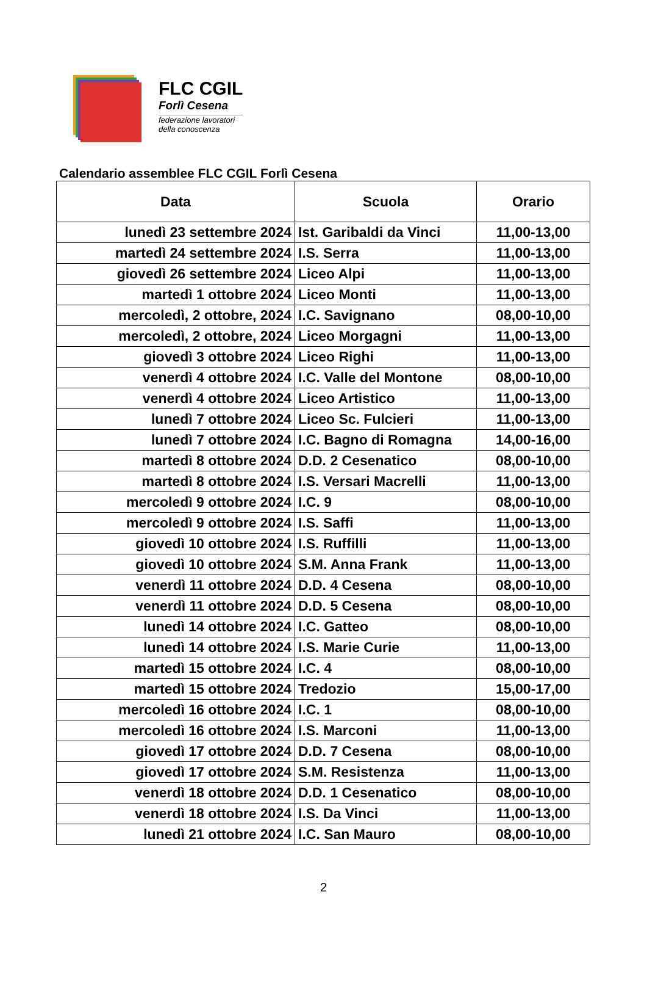FLC CGIL
Forlì Cesena
federazione lavoratori
della conoscenza
Calendario assemblee FLC CGIL Forlì Cesena
| Data | Scuola | Orario |
| --- | --- | --- |
| lunedì 23 settembre 2024 | Ist. Garibaldi da Vinci | 11,00-13,00 |
| martedì 24 settembre 2024 | I.S. Serra | 11,00-13,00 |
| giovedì 26 settembre 2024 | Liceo Alpi | 11,00-13,00 |
| martedì 1 ottobre 2024 | Liceo Monti | 11,00-13,00 |
| mercoledì, 2 ottobre, 2024 | I.C. Savignano | 08,00-10,00 |
| mercoledì, 2 ottobre, 2024 | Liceo Morgagni | 11,00-13,00 |
| giovedì 3 ottobre 2024 | Liceo Righi | 11,00-13,00 |
| venerdì 4 ottobre 2024 | I.C. Valle del Montone | 08,00-10,00 |
| venerdì 4 ottobre 2024 | Liceo Artistico | 11,00-13,00 |
| lunedì 7 ottobre 2024 | Liceo Sc. Fulcieri | 11,00-13,00 |
| lunedì 7 ottobre 2024 | I.C. Bagno di Romagna | 14,00-16,00 |
| martedì 8 ottobre 2024 | D.D. 2 Cesenatico | 08,00-10,00 |
| martedì 8 ottobre 2024 | I.S. Versari Macrelli | 11,00-13,00 |
| mercoledì 9 ottobre 2024 | I.C. 9 | 08,00-10,00 |
| mercoledì 9 ottobre 2024 | I.S. Saffi | 11,00-13,00 |
| giovedì 10 ottobre 2024 | I.S. Ruffilli | 11,00-13,00 |
| giovedì 10 ottobre 2024 | S.M. Anna Frank | 11,00-13,00 |
| venerdì 11 ottobre 2024 | D.D. 4 Cesena | 08,00-10,00 |
| venerdì 11 ottobre 2024 | D.D. 5 Cesena | 08,00-10,00 |
| lunedì 14 ottobre 2024 | I.C. Gatteo | 08,00-10,00 |
| lunedì 14 ottobre 2024 | I.S. Marie Curie | 11,00-13,00 |
| martedì 15 ottobre 2024 | I.C. 4 | 08,00-10,00 |
| martedì 15 ottobre 2024 | Tredozio | 15,00-17,00 |
| mercoledì 16 ottobre 2024 | I.C. 1 | 08,00-10,00 |
| mercoledì 16 ottobre 2024 | I.S. Marconi | 11,00-13,00 |
| giovedì 17 ottobre 2024 | D.D. 7 Cesena | 08,00-10,00 |
| giovedì 17 ottobre 2024 | S.M. Resistenza | 11,00-13,00 |
| venerdì 18 ottobre 2024 | D.D. 1 Cesenatico | 08,00-10,00 |
| venerdì 18 ottobre 2024 | I.S. Da Vinci | 11,00-13,00 |
| lunedì 21 ottobre 2024 | I.C. San Mauro | 08,00-10,00 |
2